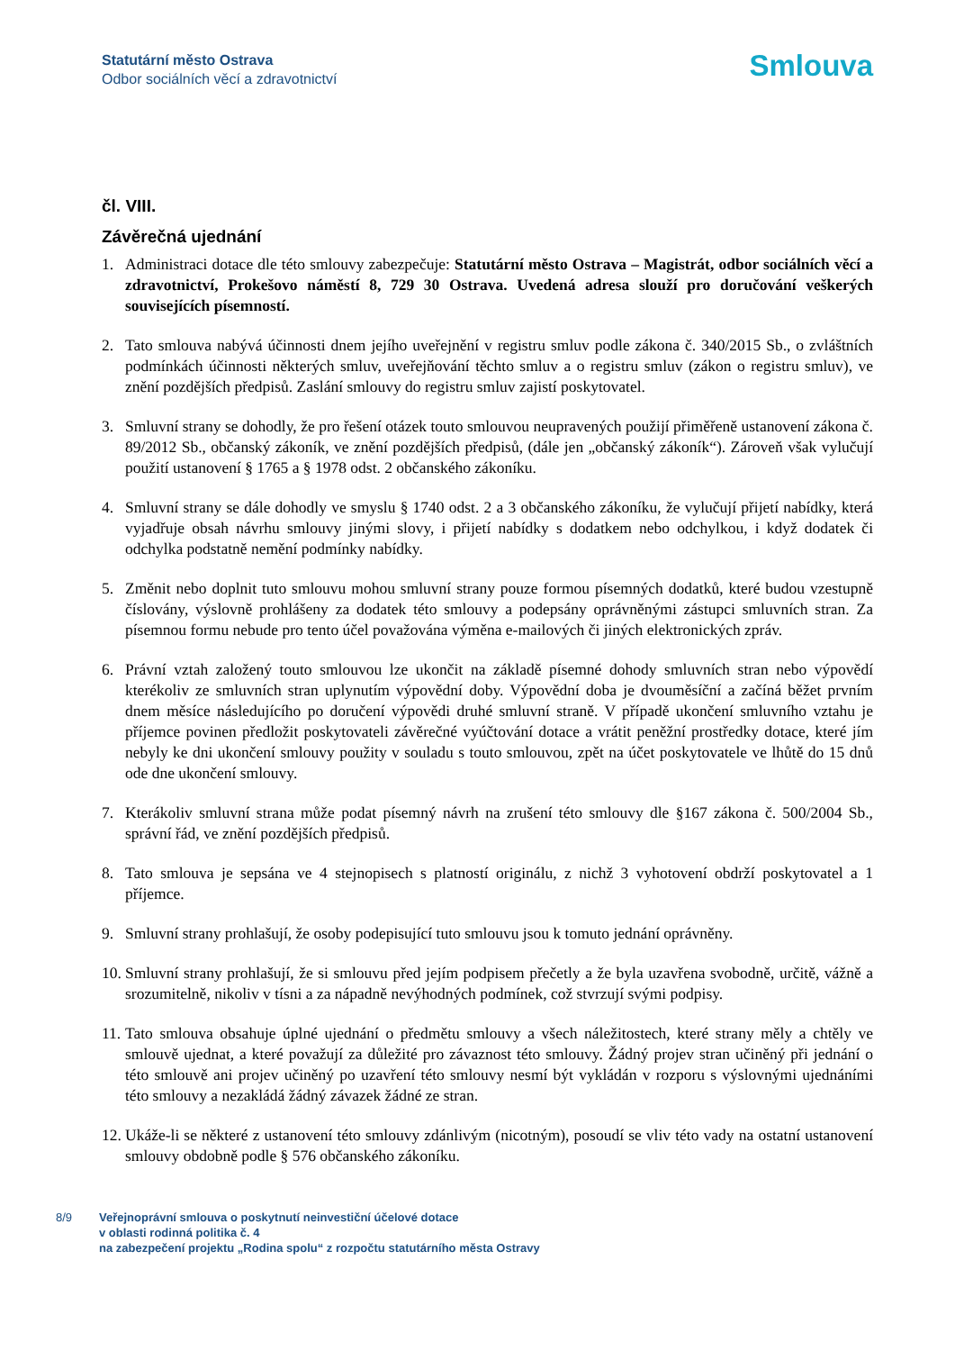Statutární město Ostrava
Odbor sociálních věcí a zdravotnictví
Smlouva
čl. VIII.
Závěrečná ujednání
1. Administraci dotace dle této smlouvy zabezpečuje: Statutární město Ostrava – Magistrát, odbor sociálních věcí a zdravotnictví, Prokešovo náměstí 8, 729 30 Ostrava. Uvedená adresa slouží pro doručování veškerých souvisejících písemností.
2. Tato smlouva nabývá účinnosti dnem jejího uveřejnění v registru smluv podle zákona č. 340/2015 Sb., o zvláštních podmínkách účinnosti některých smluv, uveřejňování těchto smluv a o registru smluv (zákon o registru smluv), ve znění pozdějších předpisů. Zaslání smlouvy do registru smluv zajistí poskytovatel.
3. Smluvní strany se dohodly, že pro řešení otázek touto smlouvou neupravených použijí přiměřeně ustanovení zákona č. 89/2012 Sb., občanský zákoník, ve znění pozdějších předpisů, (dále jen „občanský zákoník“). Zároveň však vylučují použití ustanovení § 1765 a § 1978 odst. 2 občanského zákoníku.
4. Smluvní strany se dále dohodly ve smyslu § 1740 odst. 2 a 3 občanského zákoníku, že vylučují přijetí nabídky, která vyjadřuje obsah návrhu smlouvy jinými slovy, i přijetí nabídky s dodatkem nebo odchylkou, i když dodatek či odchylka podstatně nemění podmínky nabídky.
5. Změnit nebo doplnit tuto smlouvu mohou smluvní strany pouze formou písemných dodatků, které budou vzestupně číslovány, výslovně prohlášeny za dodatek této smlouvy a podepsány oprávněnými zástupci smluvních stran. Za písemnou formu nebude pro tento účel považována výměna e-mailových či jiných elektronických zpráv.
6. Právní vztah založený touto smlouvou lze ukončit na základě písemné dohody smluvních stran nebo výpovědí kterékoliv ze smluvních stran uplynutím výpovědní doby. Výpovědní doba je dvouměsíční a začíná běžet prvním dnem měsíce následujícího po doručení výpovědi druhé smluvní straně. V případě ukončení smluvního vztahu je příjemce povinen předložit poskytovateli závěrečné vyúčtování dotace a vrátit peněžní prostředky dotace, které jím nebyly ke dni ukončení smlouvy použity v souladu s touto smlouvou, zpět na účet poskytovatele ve lhůtě do 15 dnů ode dne ukončení smlouvy.
7. Kterákoliv smluvní strana může podat písemný návrh na zrušení této smlouvy dle §167 zákona č. 500/2004 Sb., správní řád, ve znění pozdějších předpisů.
8. Tato smlouva je sepsána ve 4 stejnopisech s platností originálu, z nichž 3 vyhotovení obdrží poskytovatel a 1 příjemce.
9. Smluvní strany prohlašují, že osoby podepisující tuto smlouvu jsou k tomuto jednání oprávněny.
10. Smluvní strany prohlašují, že si smlouvu před jejím podpisem přečetly a že byla uzavřena svobodně, určitě, vážně a srozumitelně, nikoliv v tísni a za nápadně nevýhodných podmínek, což stvrzují svými podpisy.
11. Tato smlouva obsahuje úplné ujednání o předmětu smlouvy a všech náležitostech, které strany měly a chtěly ve smlouvě ujednat, a které považují za důležité pro závaznost této smlouvy. Žádný projev stran učiněný při jednání o této smlouvě ani projev učiněný po uzavření této smlouvy nesmí být vykládán v rozporu s výslovnými ujednáními této smlouvy a nezakládá žádný závazek žádné ze stran.
12. Ukáže-li se některé z ustanovení této smlouvy zdánlivým (nicotným), posoudí se vliv této vady na ostatní ustanovení smlouvy obdobně podle § 576 občanského zákoníku.
8/9 Veřejnoprávní smlouva o poskytnutí neinvestiční účelové dotace
v oblasti rodinná politika č. 4
na zabezpečení projektu „Rodina spolu“ z rozpočtu statutárního města Ostravy